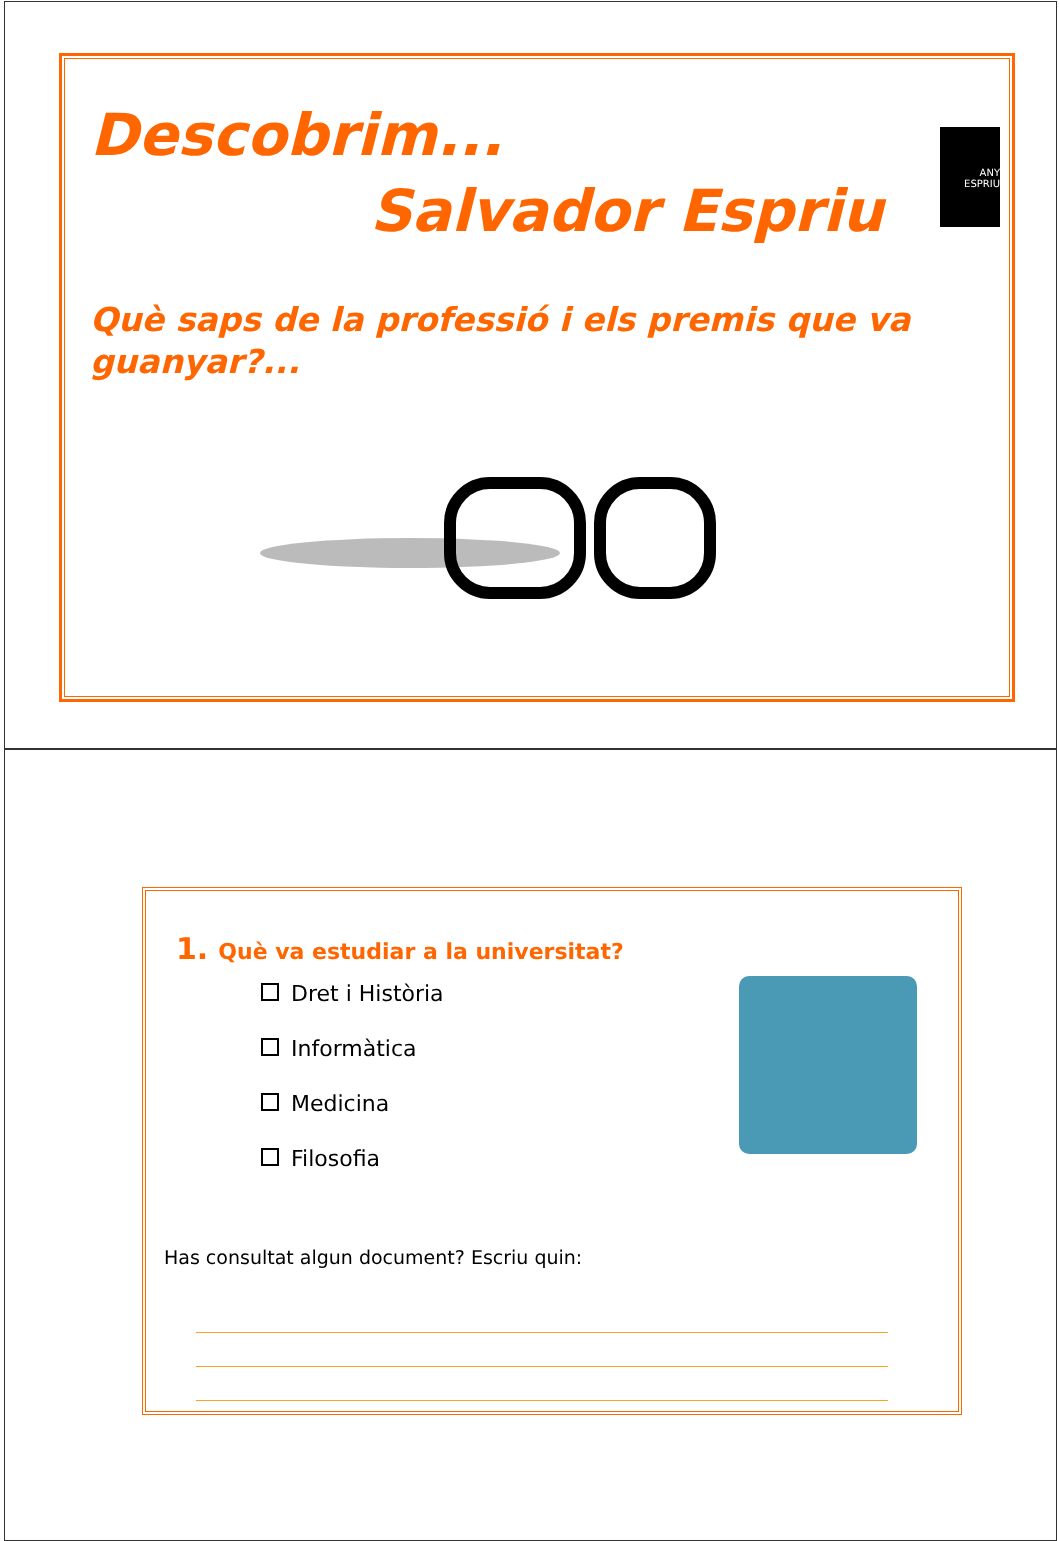Descobrim...
Salvador Espriu
Què saps de la professió i els premis que va guanyar?...
ANY
ESPRIU
1. Què va estudiar a la universitat?
Dret i Història
Informàtica
Medicina
Filosofia
Has consultat algun document? Escriu quin: